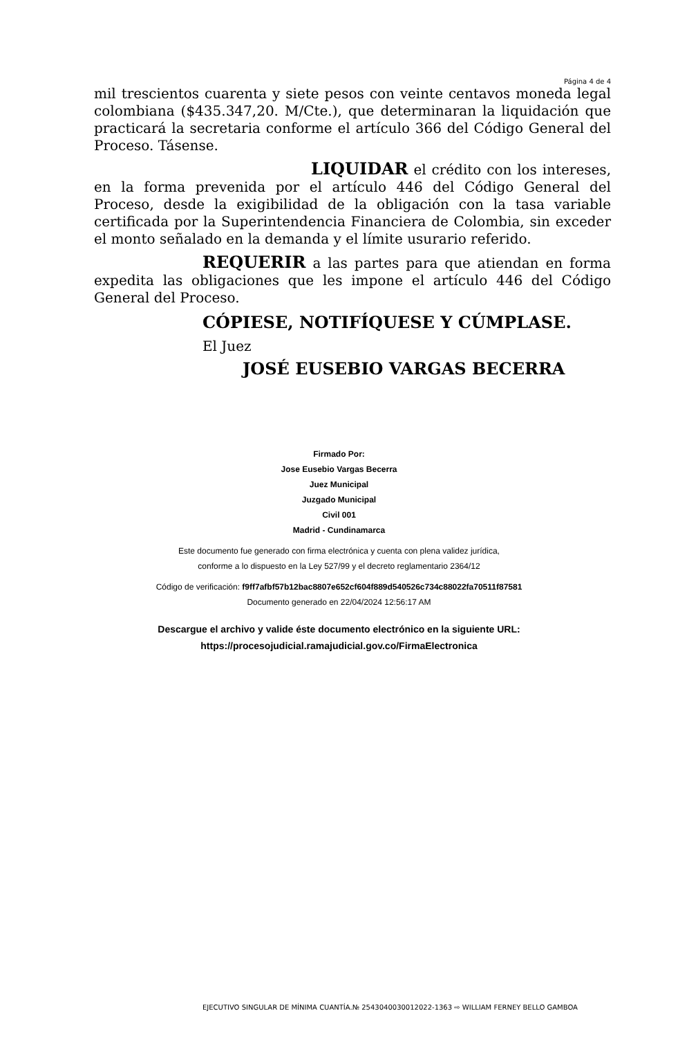Página 4 de 4
mil trescientos cuarenta y siete pesos con veinte centavos moneda legal colombiana ($435.347,20. M/Cte.), que determinaran la liquidación que practicará la secretaria conforme el artículo 366 del Código General del Proceso. Tásense.
LIQUIDAR el crédito con los intereses, en la forma prevenida por el artículo 446 del Código General del Proceso, desde la exigibilidad de la obligación con la tasa variable certificada por la Superintendencia Financiera de Colombia, sin exceder el monto señalado en la demanda y el límite usurario referido.
REQUERIR a las partes para que atiendan en forma expedita las obligaciones que les impone el artículo 446 del Código General del Proceso.
CÓPIESE, NOTIFÍQUESE Y CÚMPLASE.
El Juez
JOSÉ EUSEBIO VARGAS BECERRA
Firmado Por:
Jose Eusebio Vargas Becerra
Juez Municipal
Juzgado Municipal
Civil 001
Madrid - Cundinamarca
Este documento fue generado con firma electrónica y cuenta con plena validez jurídica,
conforme a lo dispuesto en la Ley 527/99 y el decreto reglamentario 2364/12
Código de verificación: f9ff7afbf57b12bac8807e652cf604f889d540526c734c88022fa70511f87581
Documento generado en 22/04/2024 12:56:17 AM
Descargue el archivo y valide éste documento electrónico en la siguiente URL:
https://procesojudicial.ramajudicial.gov.co/FirmaElectronica
EJECUTIVO SINGULAR DE MÍNIMA CUANTÍA.№ 2543040030012022-1363 ⇨ WILLIAM FERNEY BELLO GAMBOA